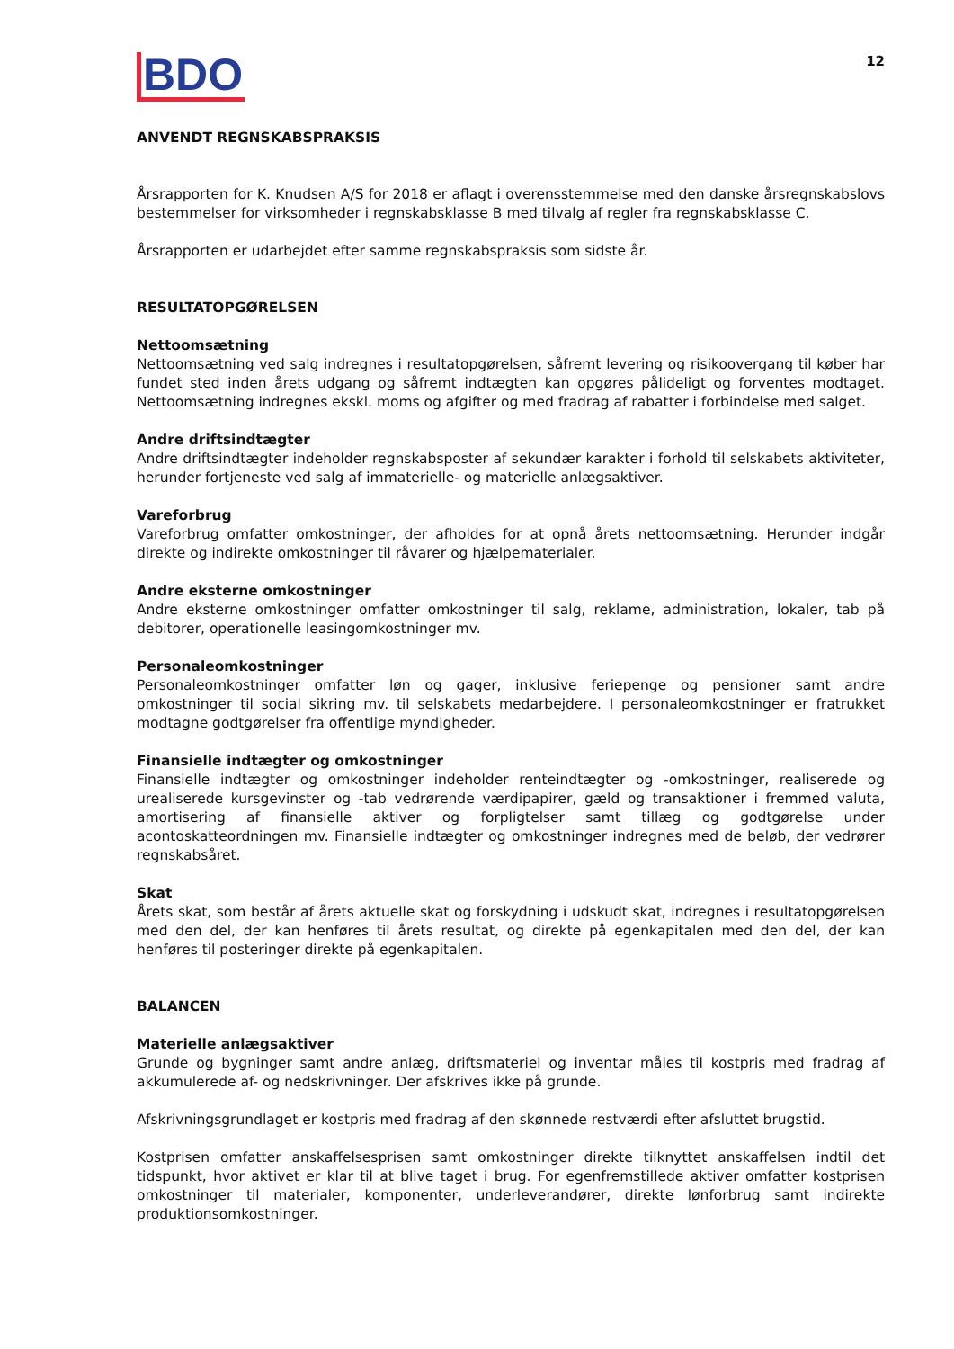BDO
12
ANVENDT REGNSKABSPRAKSIS
Årsrapporten for K. Knudsen A/S for 2018 er aflagt i overensstemmelse med den danske årsregnskabslovs bestemmelser for virksomheder i regnskabsklasse B med tilvalg af regler fra regnskabsklasse C.
Årsrapporten er udarbejdet efter samme regnskabspraksis som sidste år.
RESULTATOPGØRELSEN
Nettoomsætning
Nettoomsætning ved salg indregnes i resultatopgørelsen, såfremt levering og risikoovergang til køber har fundet sted inden årets udgang og såfremt indtægten kan opgøres pålideligt og forventes modtaget. Nettoomsætning indregnes ekskl. moms og afgifter og med fradrag af rabatter i forbindelse med salget.
Andre driftsindtægter
Andre driftsindtægter indeholder regnskabsposter af sekundær karakter i forhold til selskabets aktiviteter, herunder fortjeneste ved salg af immaterielle- og materielle anlægsaktiver.
Vareforbrug
Vareforbrug omfatter omkostninger, der afholdes for at opnå årets nettoomsætning. Herunder indgår direkte og indirekte omkostninger til råvarer og hjælpematerialer.
Andre eksterne omkostninger
Andre eksterne omkostninger omfatter omkostninger til salg, reklame, administration, lokaler, tab på debitorer, operationelle leasingomkostninger mv.
Personaleomkostninger
Personaleomkostninger omfatter løn og gager, inklusive feriepenge og pensioner samt andre omkostninger til social sikring mv. til selskabets medarbejdere. I personaleomkostninger er fratrukket modtagne godtgørelser fra offentlige myndigheder.
Finansielle indtægter og omkostninger
Finansielle indtægter og omkostninger indeholder renteindtægter og -omkostninger, realiserede og urealiserede kursgevinster og -tab vedrørende værdipapirer, gæld og transaktioner i fremmed valuta, amortisering af finansielle aktiver og forpligtelser samt tillæg og godtgørelse under acontoskatteordningen mv. Finansielle indtægter og omkostninger indregnes med de beløb, der vedrører regnskabsåret.
Skat
Årets skat, som består af årets aktuelle skat og forskydning i udskudt skat, indregnes i resultatopgørelsen med den del, der kan henføres til årets resultat, og direkte på egenkapitalen med den del, der kan henføres til posteringer direkte på egenkapitalen.
BALANCEN
Materielle anlægsaktiver
Grunde og bygninger samt andre anlæg, driftsmateriel og inventar måles til kostpris med fradrag af akkumulerede af- og nedskrivninger. Der afskrives ikke på grunde.
Afskrivningsgrundlaget er kostpris med fradrag af den skønnede restværdi efter afsluttet brugstid.
Kostprisen omfatter anskaffelsesprisen samt omkostninger direkte tilknyttet anskaffelsen indtil det tidspunkt, hvor aktivet er klar til at blive taget i brug. For egenfremstillede aktiver omfatter kostprisen omkostninger til materialer, komponenter, underleverandører, direkte lønforbrug samt indirekte produktionsomkostninger.